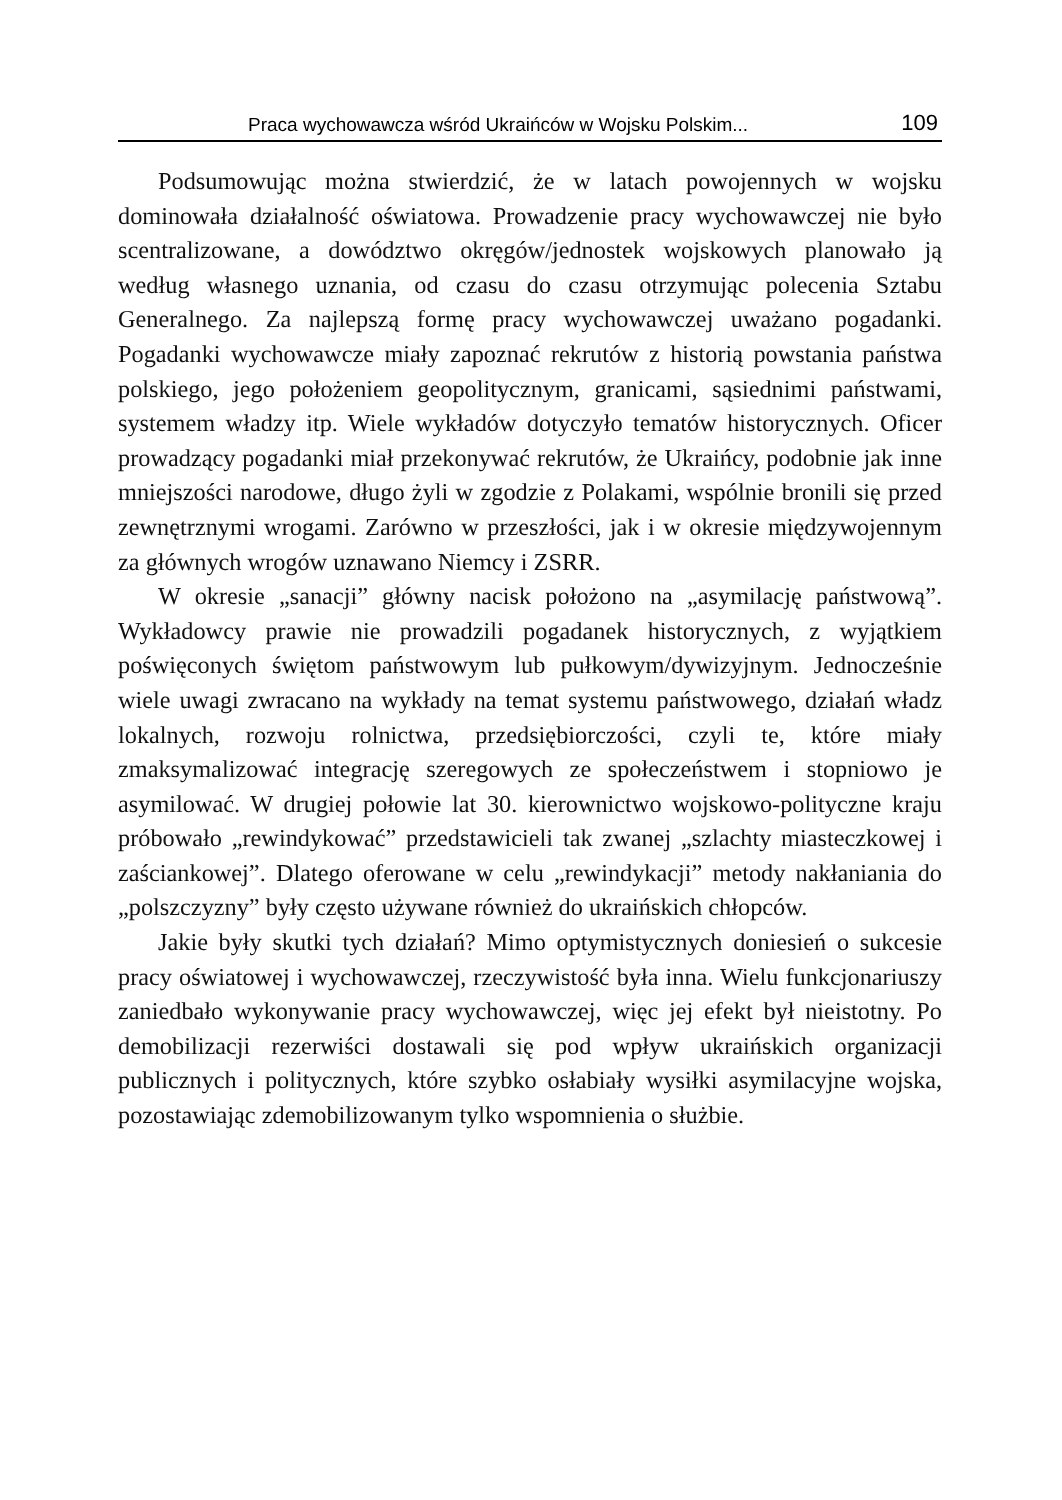Praca wychowawcza wśród Ukraińców w Wojsku Polskim... 109
Podsumowując można stwierdzić, że w latach powojennych w wojsku dominowała działalność oświatowa. Prowadzenie pracy wychowawczej nie było scentralizowane, a dowództwo okręgów/jednostek wojskowych planowało ją według własnego uznania, od czasu do czasu otrzymując polecenia Sztabu Generalnego. Za najlepszą formę pracy wychowawczej uważano pogadanki. Pogadanki wychowawcze miały zapoznać rekrutów z historią powstania państwa polskiego, jego położeniem geopolitycznym, granicami, sąsiednimi państwami, systemem władzy itp. Wiele wykładów dotyczyło tematów historycznych. Oficer prowadzący pogadanki miał przekonywać rekrutów, że Ukraińcy, podobnie jak inne mniejszości narodowe, długo żyli w zgodzie z Polakami, wspólnie bronili się przed zewnętrznymi wrogami. Zarówno w przeszłości, jak i w okresie międzywojennym za głównych wrogów uznawano Niemcy i ZSRR.
W okresie „sanacji” główny nacisk położono na „asymilację państwową”. Wykładowcy prawie nie prowadzili pogadanek historycznych, z wyjątkiem poświęconych świętom państwowym lub pułkowym/dywizyjnym. Jednocześnie wiele uwagi zwracano na wykłady na temat systemu państwowego, działań władz lokalnych, rozwoju rolnictwa, przedsiębiorczości, czyli te, które miały zmaksymalizować integrację szeregowych ze społeczeństwem i stopniowo je asymilować. W drugiej połowie lat 30. kierownictwo wojskowo-polityczne kraju próbowało „rewindykować” przedstawicieli tak zwanej „szlachty miasteczkowej i zaściankowej”. Dlatego oferowane w celu „rewindykacji” metody nakłaniania do „polszczyzny” były często używane również do ukraińskich chłopców.
Jakie były skutki tych działań? Mimo optymistycznych doniesień o sukcesie pracy oświatowej i wychowawczej, rzeczywistość była inna. Wielu funkcjonariuszy zaniedbało wykonywanie pracy wychowawczej, więc jej efekt był nieistotny. Po demobilizacji rezerwiści dostawali się pod wpływ ukraińskich organizacji publicznych i politycznych, które szybko osłabiały wysiłki asymilacyjne wojska, pozostawiając zdemobilizowanym tylko wspomnienia o służbie.